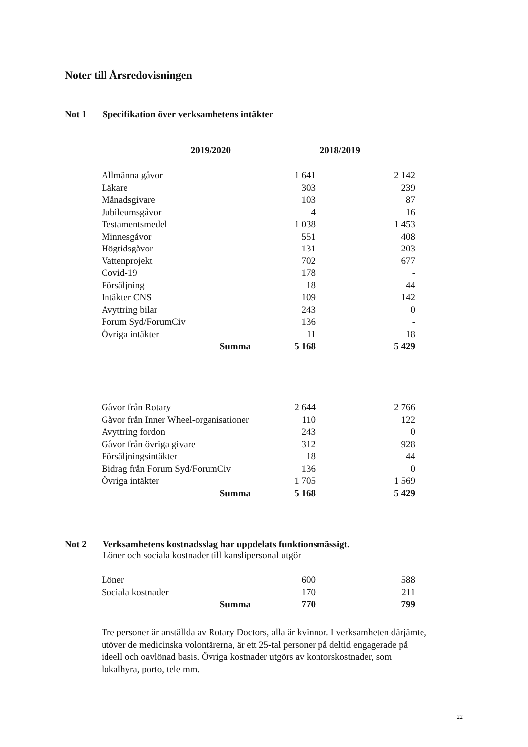Noter till Årsredovisningen
Not 1 Specifikation över verksamhetens intäkter
| | 2019/2020 | | 2018/2019 |
| --- | --- | --- | --- |
| Allmänna gåvor | 1 641 | 2 142 |
| Läkare | 303 | 239 |
| Månadsgivare | 103 | 87 |
| Jubileumsgåvor | 4 | 16 |
| Testamentsmedel | 1 038 | 1 453 |
| Minnesgåvor | 551 | 408 |
| Högtidsgåvor | 131 | 203 |
| Vattenprojekt | 702 | 677 |
| Covid-19 | 178 | - |
| Försäljning | 18 | 44 |
| Intäkter CNS | 109 | 142 |
| Avyttring bilar | 243 | 0 |
| Forum Syd/ForumCiv | 136 | - |
| Övriga intäkter | 11 | 18 |
| Summa | 5 168 | 5 429 |
| Gåvor från Rotary | 2 644 | 2 766 |
| Gåvor från Inner Wheel-organisationer | 110 | 122 |
| Avyttring fordon | 243 | 0 |
| Gåvor från övriga givare | 312 | 928 |
| Försäljningsintäkter | 18 | 44 |
| Bidrag från Forum Syd/ForumCiv | 136 | 0 |
| Övriga intäkter | 1 705 | 1 569 |
| Summa | 5 168 | 5 429 |
Not 2 Verksamhetens kostnadsslag har uppdelats funktionsmässigt.
Löner och sociala kostnader till kanslipersonal utgör
| Löner | 600 | 588 |
| Sociala kostnader | 170 | 211 |
| Summa | 770 | 799 |
Tre personer är anställda av Rotary Doctors, alla är kvinnor. I verksamheten därjämte, utöver de medicinska volontärerna, är ett 25-tal personer på deltid engagerade på ideell och oavlönad basis. Övriga kostnader utgörs av kontorskostnader, som lokalhyra, porto, tele mm.
22